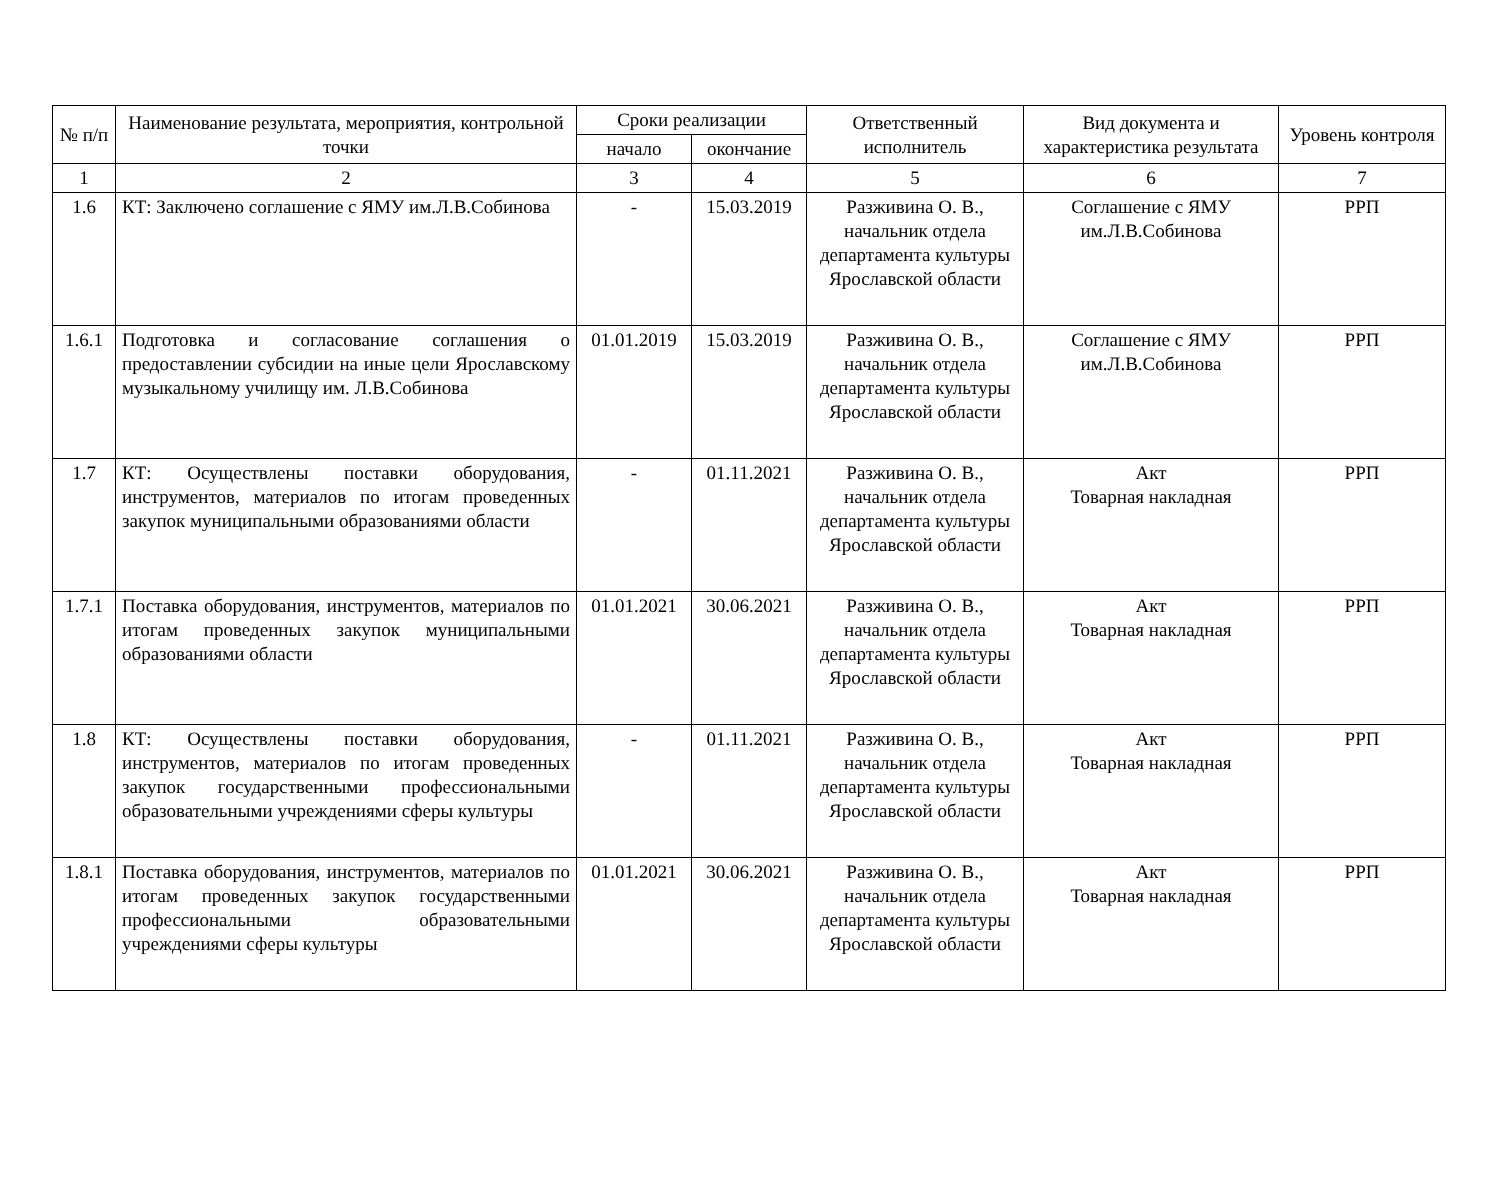| № п/п | Наименование результата, мероприятия, контрольной точки | Сроки реализации | | Ответственный исполнитель | Вид документа и характеристика результата | Уровень контроля |
| --- | --- | --- | --- | --- | --- | --- |
| | | начало | окончание | | | |
| 1 | 2 | 3 | 4 | 5 | 6 | 7 |
| 1.6 | КТ: Заключено соглашение с ЯМУ им.Л.В.Собинова | - | 15.03.2019 | Разживина О. В., начальник отдела департамента культуры Ярославской области | Соглашение с ЯМУ им.Л.В.Собинова | РРП |
| 1.6.1 | Подготовка и согласование соглашения о предоставлении субсидии на иные цели Ярославскому музыкальному училищу им. Л.В.Собинова | 01.01.2019 | 15.03.2019 | Разживина О. В., начальник отдела департамента культуры Ярославской области | Соглашение с ЯМУ им.Л.В.Собинова | РРП |
| 1.7 | КТ: Осуществлены поставки оборудования, инструментов, материалов по итогам проведенных закупок муниципальными образованиями области | - | 01.11.2021 | Разживина О. В., начальник отдела департамента культуры Ярославской области | Акт Товарная накладная | РРП |
| 1.7.1 | Поставка оборудования, инструментов, материалов по итогам проведенных закупок муниципальными образованиями области | 01.01.2021 | 30.06.2021 | Разживина О. В., начальник отдела департамента культуры Ярославской области | Акт Товарная накладная | РРП |
| 1.8 | КТ: Осуществлены поставки оборудования, инструментов, материалов по итогам проведенных закупок государственными профессиональными образовательными учреждениями сферы культуры | - | 01.11.2021 | Разживина О. В., начальник отдела департамента культуры Ярославской области | Акт Товарная накладная | РРП |
| 1.8.1 | Поставка оборудования, инструментов, материалов по итогам проведенных закупок государственными профессиональными образовательными учреждениями сферы культуры | 01.01.2021 | 30.06.2021 | Разживина О. В., начальник отдела департамента культуры Ярославской области | Акт Товарная накладная | РРП |